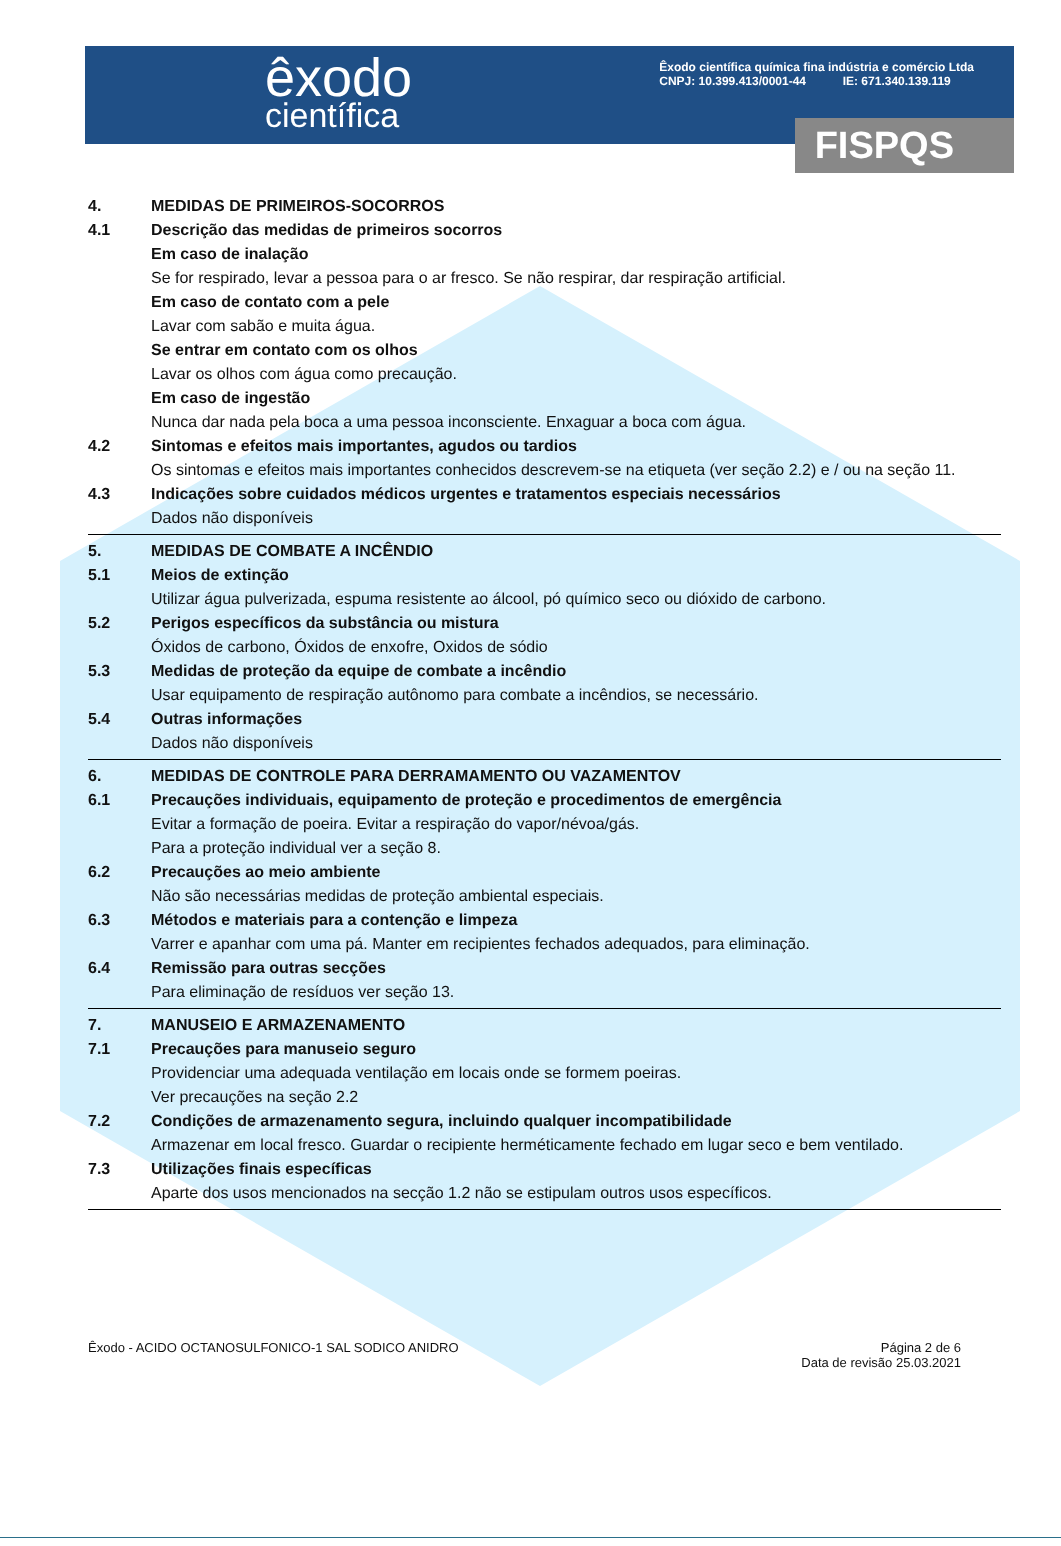êxodo
científica
Êxodo científica química fina indústria e comércio Ltda
CNPJ: 10.399.413/0001-44 IE: 671.340.139.119
FISPQS
4. MEDIDAS DE PRIMEIROS-SOCORROS
4.1 Descrição das medidas de primeiros socorros
Em caso de inalação
Se for respirado, levar a pessoa para o ar fresco. Se não respirar, dar respiração artificial.
Em caso de contato com a pele
Lavar com sabão e muita água.
Se entrar em contato com os olhos
Lavar os olhos com água como precaução.
Em caso de ingestão
Nunca dar nada pela boca a uma pessoa inconsciente. Enxaguar a boca com água.
4.2 Sintomas e efeitos mais importantes, agudos ou tardios
Os sintomas e efeitos mais importantes conhecidos descrevem-se na etiqueta (ver seção 2.2) e / ou na seção 11.
4.3 Indicações sobre cuidados médicos urgentes e tratamentos especiais necessários
Dados não disponíveis
5. MEDIDAS DE COMBATE A INCÊNDIO
5.1 Meios de extinção
Utilizar água pulverizada, espuma resistente ao álcool, pó químico seco ou dióxido de carbono.
5.2 Perigos específicos da substância ou mistura
Óxidos de carbono, Óxidos de enxofre, Oxidos de sódio
5.3 Medidas de proteção da equipe de combate a incêndio
Usar equipamento de respiração autônomo para combate a incêndios, se necessário.
5.4 Outras informações
Dados não disponíveis
6. MEDIDAS DE CONTROLE PARA DERRAMAMENTO OU VAZAMENTOV
6.1 Precauções individuais, equipamento de proteção e procedimentos de emergência
Evitar a formação de poeira. Evitar a respiração do vapor/névoa/gás.
Para a proteção individual ver a seção 8.
6.2 Precauções ao meio ambiente
Não são necessárias medidas de proteção ambiental especiais.
6.3 Métodos e materiais para a contenção e limpeza
Varrer e apanhar com uma pá. Manter em recipientes fechados adequados, para eliminação.
6.4 Remissão para outras secções
Para eliminação de resíduos ver seção 13.
7. MANUSEIO E ARMAZENAMENTO
7.1 Precauções para manuseio seguro
Providenciar uma adequada ventilação em locais onde se formem poeiras.
Ver precauções na seção 2.2
7.2 Condições de armazenamento segura, incluindo qualquer incompatibilidade
Armazenar em local fresco. Guardar o recipiente herméticamente fechado em lugar seco e bem ventilado.
7.3 Utilizações finais específicas
Aparte dos usos mencionados na secção 1.2 não se estipulam outros usos específicos.
Êxodo - ACIDO OCTANOSULFONICO-1 SAL SODICO ANIDRO Página 2 de 6
Data de revisão 25.03.2021